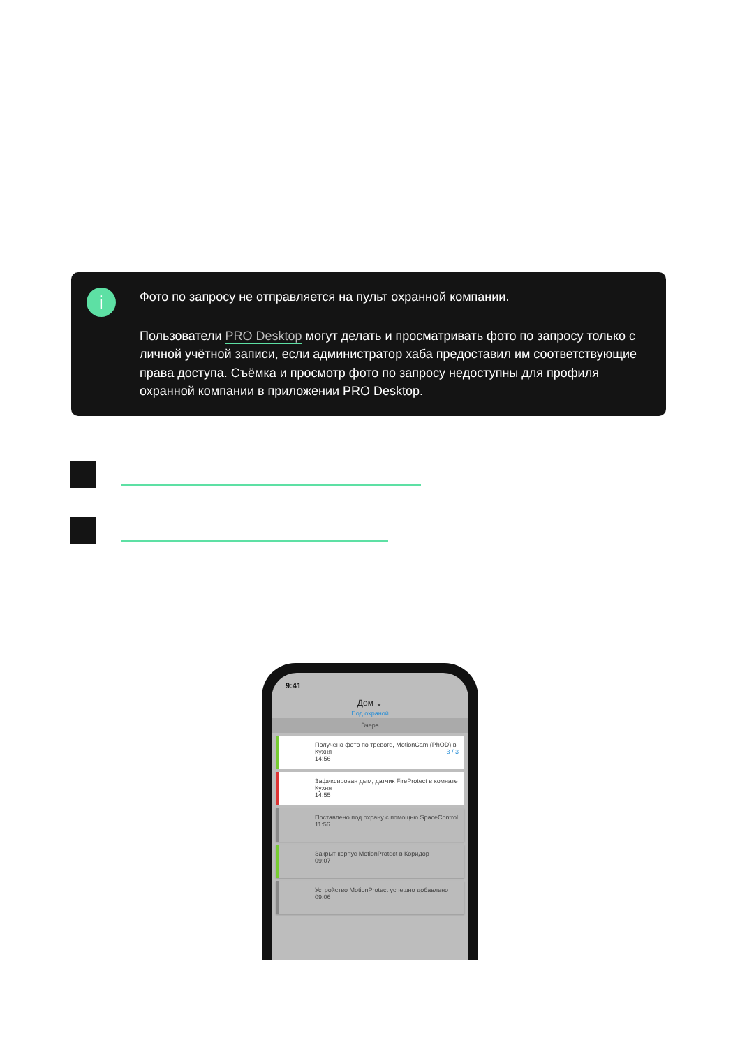i
Фото по запросу не отправляется на пульт охранной компании.
Пользователи PRO Desktop могут делать и просматривать фото по запросу только с личной учётной записи, если администратор хаба предоставил им соответствующие права доступа. Съёмка и просмотр фото по запросу недоступны для профиля охранной компании в приложении PRO Desktop.
9:41
Дом ⌄
Под охраной
Вчера
Получено фото по тревоге, MotionCam (PhOD) в Кухня 3 / 3
14:56
Зафиксирован дым, датчик FireProtect в комнате Кухня
14:55
Поставлено под охрану с помощью SpaceControl
11:56
Закрыт корпус MotionProtect в Коридор
09:07
Устройство MotionProtect успешно добавлено
09:06